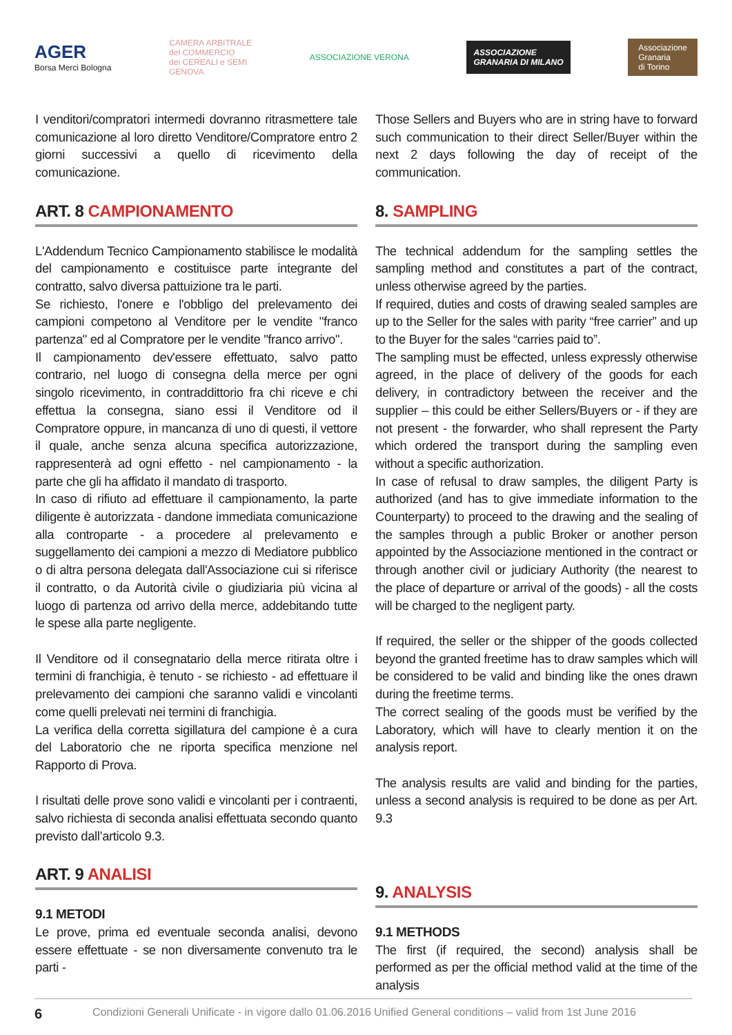AGER
Borsa Merci Bologna
CAMERA ARBITRALE
del COMMERCIO
dei CEREALI e SEMI
GENOVA
ASSOCIAZIONE VERONA
ASSOCIAZIONE
GRANARIA DI MILANO
Associazione
Granaria
di Torino
I venditori/compratori intermedi dovranno ritrasmettere tale comunicazione al loro diretto Venditore/Compratore entro 2 giorni successivi a quello di ricevimento della comunicazione.
ART. 8 CAMPIONAMENTO
L'Addendum Tecnico Campionamento stabilisce le modalità del campionamento e costituisce parte integrante del contratto, salvo diversa pattuizione tra le parti.
Se richiesto, l'onere e l'obbligo del prelevamento dei campioni competono al Venditore per le vendite "franco partenza" ed al Compratore per le vendite "franco arrivo".
Il campionamento dev'essere effettuato, salvo patto contrario, nel luogo di consegna della merce per ogni singolo ricevimento, in contraddittorio fra chi riceve e chi effettua la consegna, siano essi il Venditore od il Compratore oppure, in mancanza di uno di questi, il vettore il quale, anche senza alcuna specifica autorizzazione, rappresenterà ad ogni effetto - nel campionamento - la parte che gli ha affidato il mandato di trasporto.
In caso di rifiuto ad effettuare il campionamento, la parte diligente è autorizzata - dandone immediata comunicazione alla controparte - a procedere al prelevamento e suggellamento dei campioni a mezzo di Mediatore pubblico o di altra persona delegata dall'Associazione cui si riferisce il contratto, o da Autorità civile o giudiziaria più vicina al luogo di partenza od arrivo della merce, addebitando tutte le spese alla parte negligente.
Il Venditore od il consegnatario della merce ritirata oltre i termini di franchigia, è tenuto - se richiesto - ad effettuare il prelevamento dei campioni che saranno validi e vincolanti come quelli prelevati nei termini di franchigia.
La verifica della corretta sigillatura del campione è a cura del Laboratorio che ne riporta specifica menzione nel Rapporto di Prova.
I risultati delle prove sono validi e vincolanti per i contraenti, salvo richiesta di seconda analisi effettuata secondo quanto previsto dall’articolo 9.3.
ART. 9 ANALISI
9.1 METODI
Le prove, prima ed eventuale seconda analisi, devono essere effettuate - se non diversamente convenuto tra le parti -
Those Sellers and Buyers who are in string have to forward such communication to their direct Seller/Buyer within the next 2 days following the day of receipt of the communication.
8. SAMPLING
The technical addendum for the sampling settles the sampling method and constitutes a part of the contract, unless otherwise agreed by the parties.
If required, duties and costs of drawing sealed samples are up to the Seller for the sales with parity “free carrier” and up to the Buyer for the sales “carries paid to”.
The sampling must be effected, unless expressly otherwise agreed, in the place of delivery of the goods for each delivery, in contradictory between the receiver and the supplier – this could be either Sellers/Buyers or - if they are not present - the forwarder, who shall represent the Party which ordered the transport during the sampling even without a specific authorization.
In case of refusal to draw samples, the diligent Party is authorized (and has to give immediate information to the Counterparty) to proceed to the drawing and the sealing of the samples through a public Broker or another person appointed by the Associazione mentioned in the contract or through another civil or judiciary Authority (the nearest to the place of departure or arrival of the goods) - all the costs will be charged to the negligent party.
If required, the seller or the shipper of the goods collected beyond the granted freetime has to draw samples which will be considered to be valid and binding like the ones drawn during the freetime terms.
The correct sealing of the goods must be verified by the Laboratory, which will have to clearly mention it on the analysis report.
The analysis results are valid and binding for the parties, unless a second analysis is required to be done as per Art. 9.3
9. ANALYSIS
9.1 METHODS
The first (if required, the second) analysis shall be performed as per the official method valid at the time of the analysis
6 Condizioni Generali Unificate - in vigore dallo 01.06.2016 Unified General conditions – valid from 1st June 2016